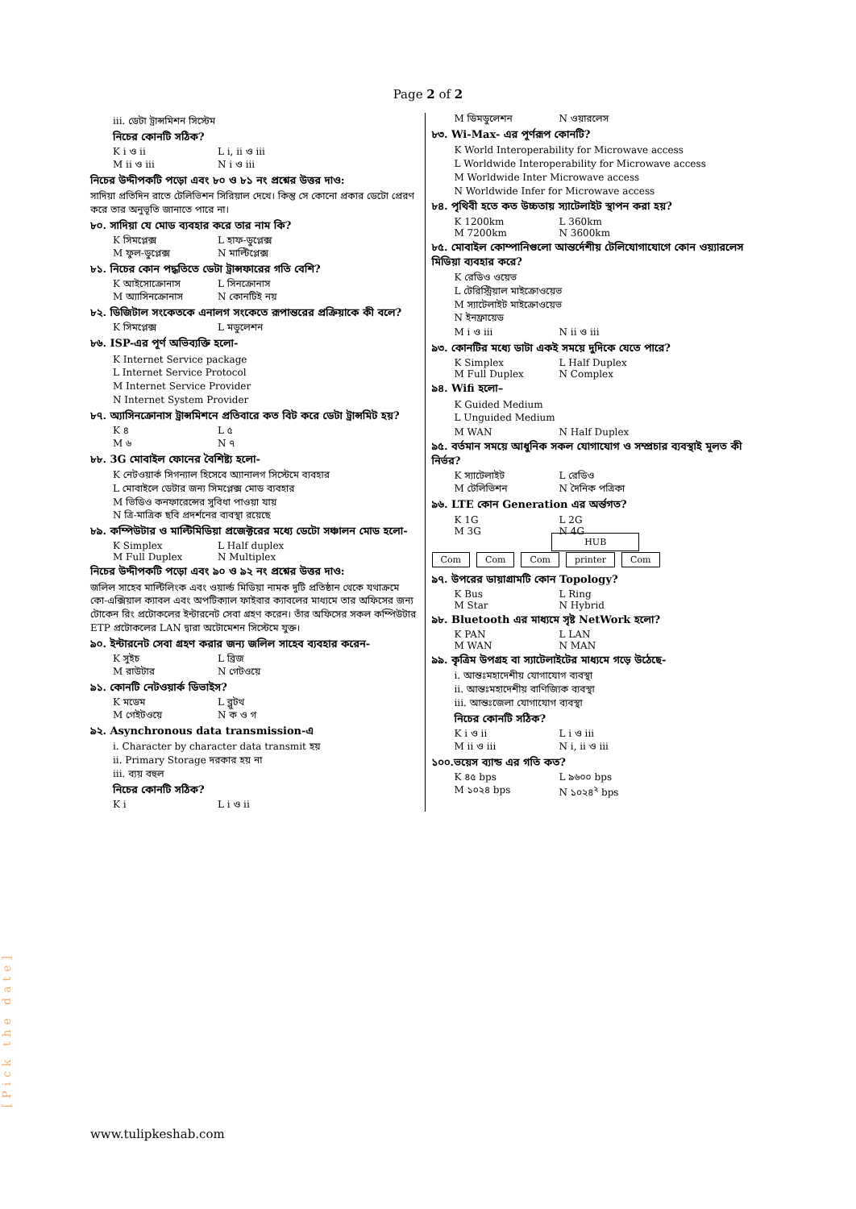Page 2 of 2
iii. ডেটা ট্রান্সমিশন সিস্টেম
নিচের কোনটি সঠিক?
K i ও ii L i, ii ও iii
M ii ও iii N i ও iii
নিচের উদ্দীপকটি পড়ো এবং ৮০ ও ৮১ নং প্রশ্নের উত্তর দাও:
সাদিয়া প্রতিদিন রাতে টেলিভিশন সিরিয়াল দেখে। কিন্তু সে কোনো প্রকার ডেটো প্রেরণ করে তার অনুভূতি জানাতে পারে না।
৮০. সাদিয়া যে মোড ব্যবহার করে তার নাম কি?
K সিমপ্লেক্স L হাফ-ডুপ্লেক্স
M ফুল-ডুপ্লেক্স N মাল্টিপ্লেক্স
৮১. নিচের কোন পদ্ধতিতে ডেটা ট্রান্সফারের গতি বেশি?
K আইসোক্রোনাস L সিনক্রোনাস
M অ্যাসিনক্রোনাস N কোনটিই নয়
৮২. ডিজিটাল সংকেতকে এনালগ সংকেতে রূপান্তরের প্রক্রিয়াকে কী বলে?
K সিমপ্লেক্স L মডুলেশন
৮৬. ISP-এর পূর্ণ অভিব্যক্তি হলো-
K Internet Service package
L Internet Service Protocol
M Internet Service Provider
N Internet System Provider
৮৭. অ্যাসিনক্রোনাস ট্রান্সমিশনে প্রতিবারে কত বিট করে ডেটা ট্রান্সমিট হয়?
K ৪ L ৫
M ৬ N ৭
৮৮. 3G মোবাইল ফোনের বৈশিষ্ট্য হলো-
K নেটওয়ার্ক সিগন্যাল হিসেবে অ্যানালগ সিস্টেমে ব্যবহার
L মোবাইলে ডেটার জন্য সিমপ্লেক্স মোড ব্যবহার
M ভিডিও কনফারেন্সের সুবিধা পাওয়া যায়
N ত্রি-মাত্রিক ছবি প্রদর্শনের ব্যবস্থা রয়েছে
৮৯. কম্পিউটার ও মাল্টিমিডিয়া প্রজেক্টরের মধ্যে ডেটো সঞ্চালন মোড হলো-
K Simplex L Half duplex
M Full Duplex N Multiplex
নিচের উদ্দীপকটি পড়ো এবং ৯০ ও ৯২ নং প্রশ্নের উত্তর দাও:
জলিল সাহেব মাল্টিলিংক এবং ওয়ার্ল্ড মিডিয়া নামক দুটি প্রতিষ্ঠান থেকে যথাক্রমে কো-এক্সিয়াল ক্যাবল এবং অপটিক্যাল ফাইবার ক্যাবলের মাধ্যমে তার অফিসের জন্য টোকেন রিং প্রটোকলের ইন্টারনেট সেবা গ্রহণ করেন। তাঁর অফিসের সকল কম্পিউটার ETP প্রটোকলের LAN দ্বারা অটোমেশন সিস্টেমে যুক্ত।
৯০. ইন্টারনেট সেবা গ্রহণ করার জন্য জলিল সাহেব ব্যবহার করেন-
K সুইচ L ব্রিজ
M রাউটার N গেটওয়ে
৯১. কোনটি নেটওয়ার্ক ডিভাইস?
K মডেম L ব্লুটথ
M গেইটওয়ে N ক ও গ
৯২. Asynchronous data transmission-এ
i. Character by character data transmit হয়
ii. Primary Storage দরকার হয় না
iii. ব্যয় বহুল
নিচের কোনটি সঠিক?
K i L i ও ii
M ডিমডুলেশন N ওয়ারলেস
৮৩. Wi-Max- এর পূর্ণরূপ কোনটি?
K World Interoperability for Microwave access
L Worldwide Interoperability for Microwave access
M Worldwide Inter Microwave access
N Worldwide Infer for Microwave access
৮৪. পৃথিবী হতে কত উচ্চতায় স্যাটেলাইট স্থাপন করা হয়?
K 1200km L 360km
M 7200km N 3600km
৮৫. মোবাইল কোম্পানিগুলো আন্তর্দেশীয় টেলিযোগাযোগে কোন ওয়্যারলেস মিডিয়া ব্যবহার করে?
K রেডিও ওয়েভ
L টেরিস্ট্রিয়াল মাইক্রোওয়েভ
M স্যাটেলাইট মাইক্রোওয়েভ
N ইনফ্রায়েড
M i ও iii N ii ও iii
৯৩. কোনটির মধ্যে ডাটা একই সময়ে দুদিকে যেতে পারে?
K Simplex L Half Duplex
M Full Duplex N Complex
৯৪. Wifi হলো–
K Guided Medium
L Unguided Medium
M WAN N Half Duplex
৯৫. বর্তমান সময়ে আধুনিক সকল যোগাযোগ ও সম্প্রচার ব্যবস্থাই মূলত কী নির্ভর?
K স্যাটেলাইট L রেডিও
M টেলিভিশন N দৈনিক পত্রিকা
৯৬. LTE কোন Generation এর অর্ন্তগত?
K 1G L 2G
M 3G N 4G
HUB
Com Com Com printer Com
৯৭. উপরের ডায়াগ্রামটি কোন Topology?
K Bus L Ring
M Star N Hybrid
৯৮. Bluetooth এর মাধ্যমে সৃষ্ট NetWork হলো?
K PAN L LAN
M WAN N MAN
৯৯. কৃত্রিম উপগ্রহ বা স্যাটেলাইটের মাধ্যমে গড়ে উঠেছে-
i. আন্তঃমহাদেশীয় যোগাযোগ ব্যবস্থা
ii. আন্তঃমহাদেশীয় বাণিজ্যিক ব্যবস্থা
iii. আন্তঃজেলা যোগাযোগ ব্যবস্থা
নিচের কোনটি সঠিক?
K i ও ii L i ও iii
M ii ও iii N i, ii ও iii
১০০.ভয়েস ব্যান্ড এর গতি কত?
K ৪৫ bps L ৯৬০০ bps
M ১০২৪ bps N ১০২৪<sup>২</sup> bps
[Pick the date]
www.tulipkeshab.com